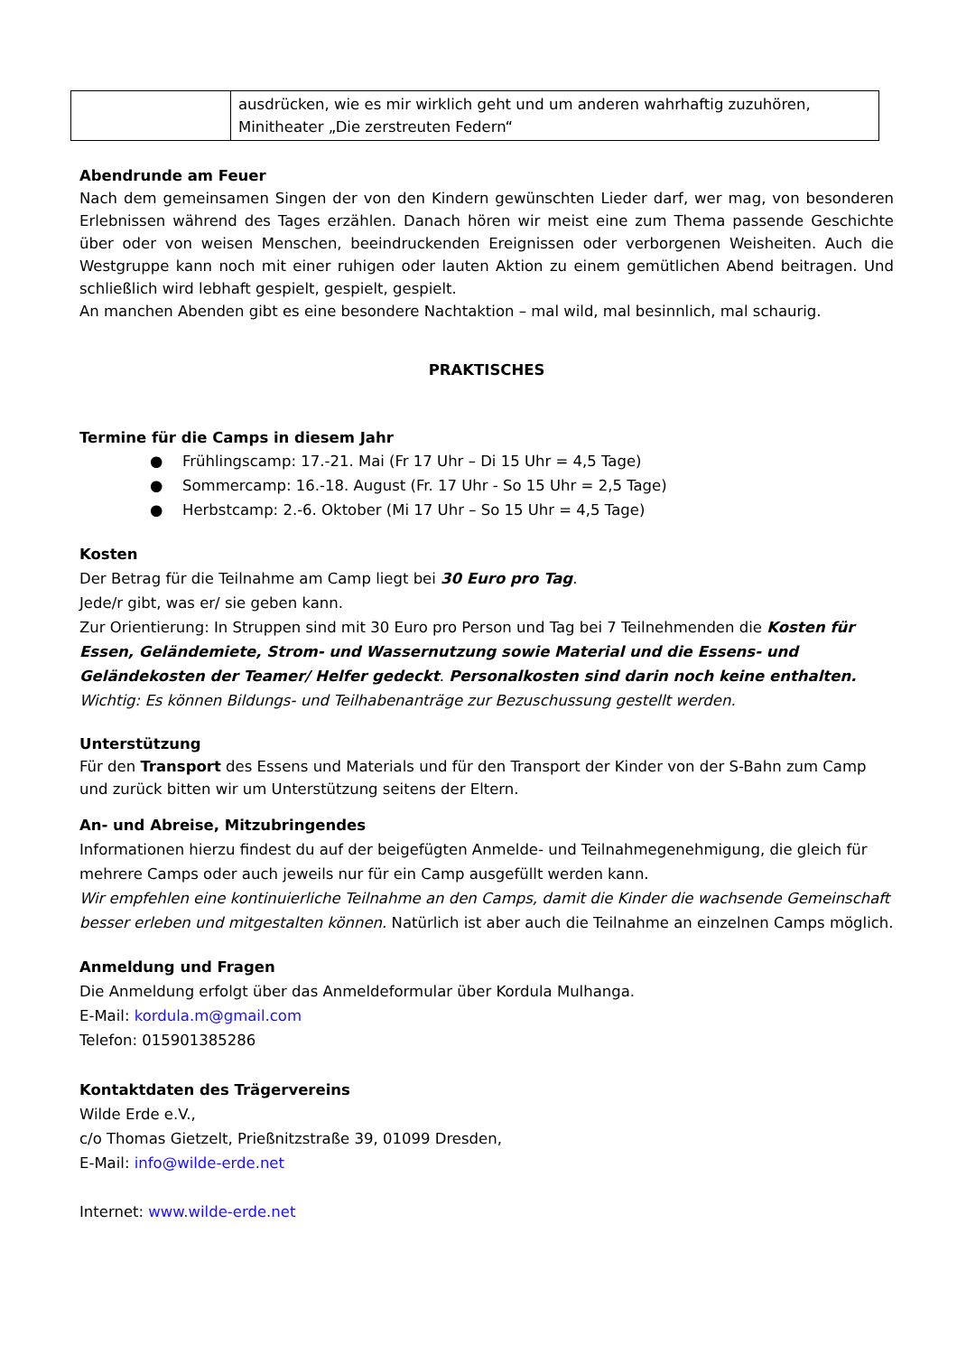| | ausdrücken, wie es mir wirklich geht und um anderen wahrhaftig zuzuhören, Minitheater „Die zerstreuten Federn“ |
Abendrunde am Feuer
Nach dem gemeinsamen Singen der von den Kindern gewünschten Lieder darf, wer mag, von besonderen Erlebnissen während des Tages erzählen. Danach hören wir meist eine zum Thema passende Geschichte über oder von weisen Menschen, beeindruckenden Ereignissen oder verborgenen Weisheiten. Auch die Westgruppe kann noch mit einer ruhigen oder lauten Aktion zu einem gemütlichen Abend beitragen. Und schließlich wird lebhaft gespielt, gespielt, gespielt.
An manchen Abenden gibt es eine besondere Nachtaktion – mal wild, mal besinnlich, mal schaurig.
PRAKTISCHES
Termine für die Camps in diesem Jahr
● Frühlingscamp: 17.-21. Mai (Fr 17 Uhr – Di 15 Uhr = 4,5 Tage)
● Sommercamp: 16.-18. August (Fr. 17 Uhr - So 15 Uhr = 2,5 Tage)
● Herbstcamp: 2.-6. Oktober (Mi 17 Uhr – So 15 Uhr = 4,5 Tage)
Kosten
Der Betrag für die Teilnahme am Camp liegt bei 30 Euro pro Tag.
Jede/r gibt, was er/ sie geben kann.
Zur Orientierung: In Struppen sind mit 30 Euro pro Person und Tag bei 7 Teilnehmenden die Kosten für Essen, Geländemiete, Strom- und Wassernutzung sowie Material und die Essens- und Geländekosten der Teamer/ Helfer gedeckt. Personalkosten sind darin noch keine enthalten.
Wichtig: Es können Bildungs- und Teilhabenanträge zur Bezuschussung gestellt werden.
Unterstützung
Für den Transport des Essens und Materials und für den Transport der Kinder von der S-Bahn zum Camp und zurück bitten wir um Unterstützung seitens der Eltern.
An- und Abreise, Mitzubringendes
Informationen hierzu findest du auf der beigefügten Anmelde- und Teilnahmegenehmigung, die gleich für mehrere Camps oder auch jeweils nur für ein Camp ausgefüllt werden kann.
Wir empfehlen eine kontinuierliche Teilnahme an den Camps, damit die Kinder die wachsende Gemeinschaft besser erleben und mitgestalten können. Natürlich ist aber auch die Teilnahme an einzelnen Camps möglich.
Anmeldung und Fragen
Die Anmeldung erfolgt über das Anmeldeformular über Kordula Mulhanga.
E-Mail: kordula.m@gmail.com
Telefon: 015901385286
Kontaktdaten des Trägervereins
Wilde Erde e.V.,
c/o Thomas Gietzelt, Prießnitzstraße 39, 01099 Dresden,
E-Mail: info@wilde-erde.net
Internet: www.wilde-erde.net